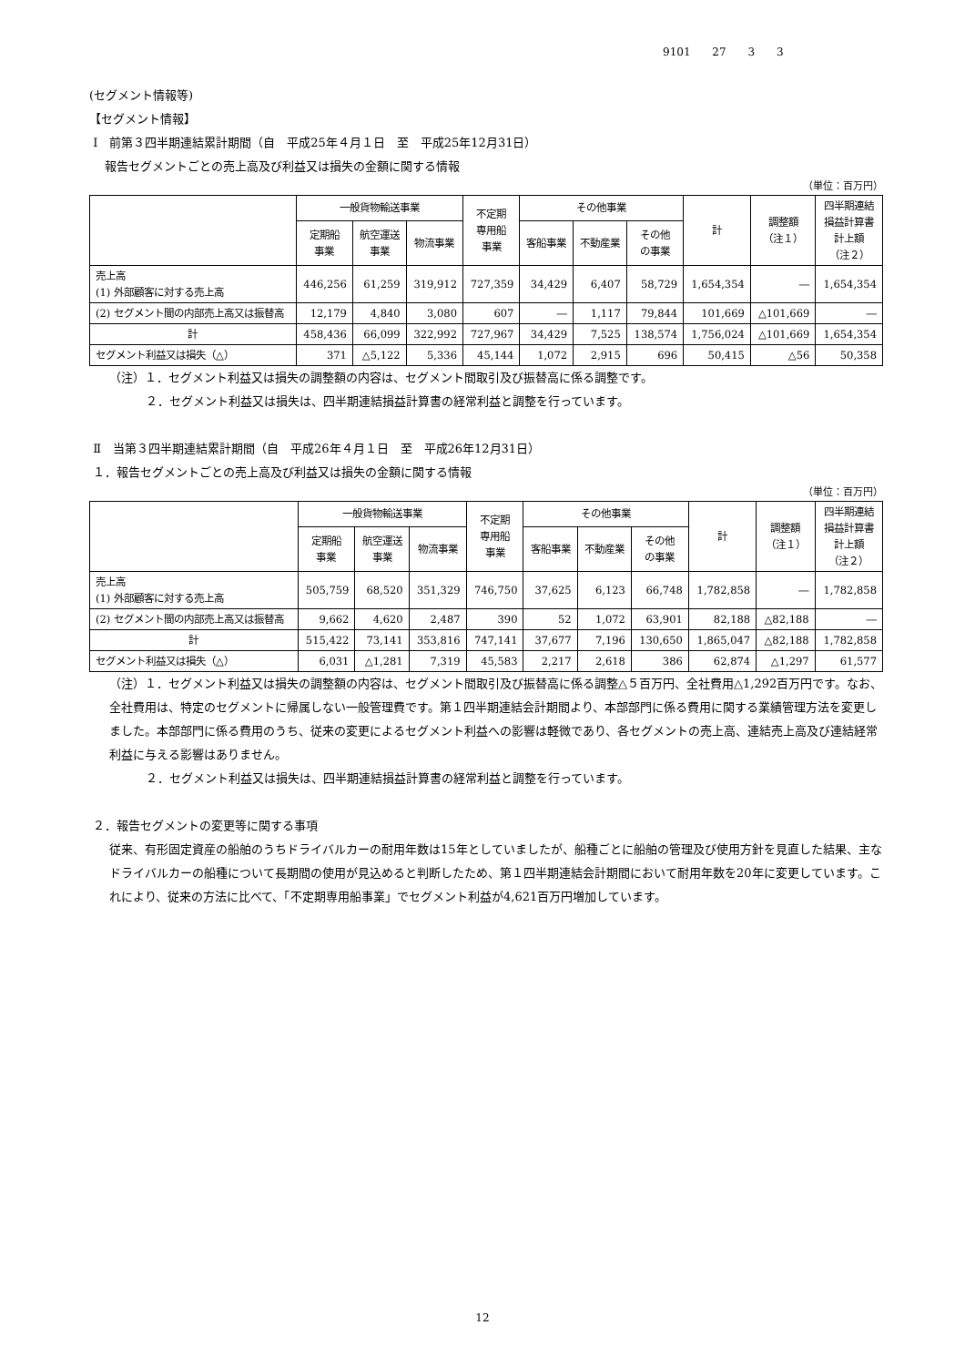9101 27 3 3
(セグメント情報等)
【セグメント情報】
Ⅰ　前第３四半期連結累計期間（自　平成25年４月１日　至　平成25年12月31日）
報告セグメントごとの売上高及び利益又は損失の金額に関する情報
（単位：百万円）
| | 一般貨物輸送事業 | | | 不定期 専用船 事業 | その他事業 | | | 計 | 調整額 （注１） | 四半期連結 損益計算書 計上額 （注２） |
| --- | --- | --- | --- | --- | --- | --- | --- | --- | --- | --- |
| | 定期船 事業 | 航空運送 事業 | 物流事業 | | 客船事業 | 不動産業 | その他 の事業 | | | |
| 売上高 (1) 外部顧客に対する売上高 | 446,256 | 61,259 | 319,912 | 727,359 | 34,429 | 6,407 | 58,729 | 1,654,354 | ― | 1,654,354 |
| (2) セグメント間の内部売上高又は振替高 | 12,179 | 4,840 | 3,080 | 607 | ― | 1,117 | 79,844 | 101,669 | △101,669 | ― |
| 計 | 458,436 | 66,099 | 322,992 | 727,967 | 34,429 | 7,525 | 138,574 | 1,756,024 | △101,669 | 1,654,354 |
| セグメント利益又は損失（△） | 371 | △5,122 | 5,336 | 45,144 | 1,072 | 2,915 | 696 | 50,415 | △56 | 50,358 |
（注）１．セグメント利益又は損失の調整額の内容は、セグメント間取引及び振替高に係る調整です。
２．セグメント利益又は損失は、四半期連結損益計算書の経常利益と調整を行っています。
Ⅱ　当第３四半期連結累計期間（自　平成26年４月１日　至　平成26年12月31日）
１．報告セグメントごとの売上高及び利益又は損失の金額に関する情報
（単位：百万円）
| | 一般貨物輸送事業 | | | 不定期 専用船 事業 | その他事業 | | | 計 | 調整額 （注１） | 四半期連結 損益計算書 計上額 （注２） |
| --- | --- | --- | --- | --- | --- | --- | --- | --- | --- | --- |
| | 定期船 事業 | 航空運送 事業 | 物流事業 | | 客船事業 | 不動産業 | その他 の事業 | | | |
| 売上高 (1) 外部顧客に対する売上高 | 505,759 | 68,520 | 351,329 | 746,750 | 37,625 | 6,123 | 66,748 | 1,782,858 | ― | 1,782,858 |
| (2) セグメント間の内部売上高又は振替高 | 9,662 | 4,620 | 2,487 | 390 | 52 | 1,072 | 63,901 | 82,188 | △82,188 | ― |
| 計 | 515,422 | 73,141 | 353,816 | 747,141 | 37,677 | 7,196 | 130,650 | 1,865,047 | △82,188 | 1,782,858 |
| セグメント利益又は損失（△） | 6,031 | △1,281 | 7,319 | 45,583 | 2,217 | 2,618 | 386 | 62,874 | △1,297 | 61,577 |
（注）１．セグメント利益又は損失の調整額の内容は、セグメント間取引及び振替高に係る調整△５百万円、全社費用△1,292百万円です。なお、全社費用は、特定のセグメントに帰属しない一般管理費です。第１四半期連結会計期間より、本部部門に係る費用に関する業績管理方法を変更しました。本部部門に係る費用のうち、従来の変更によるセグメント利益への影響は軽微であり、各セグメントの売上高、連結売上高及び連結経常利益に与える影響はありません。
２．セグメント利益又は損失は、四半期連結損益計算書の経常利益と調整を行っています。
２．報告セグメントの変更等に関する事項
従来、有形固定資産の船舶のうちドライバルカーの耐用年数は15年としていましたが、船種ごとに船舶の管理及び使用方針を見直した結果、主なドライバルカーの船種について長期間の使用が見込めると判断したため、第１四半期連結会計期間において耐用年数を20年に変更しています。これにより、従来の方法に比べて、「不定期専用船事業」でセグメント利益が4,621百万円増加しています。
12